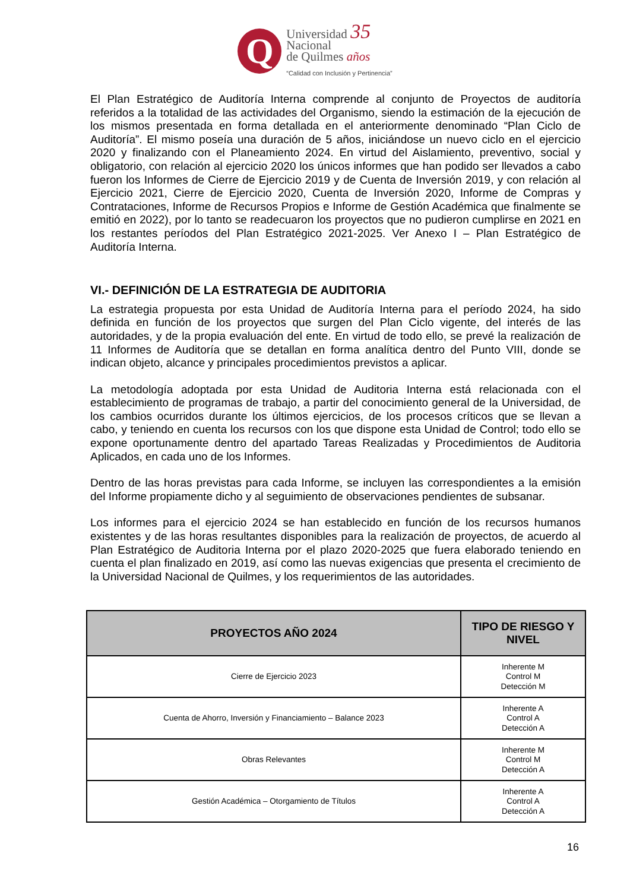Q
Universidad 35
Nacional
de Quilmes años
“Calidad con Inclusión y Pertinencia”
El Plan Estratégico de Auditoría Interna comprende al conjunto de Proyectos de auditoría referidos a la totalidad de las actividades del Organismo, siendo la estimación de la ejecución de los mismos presentada en forma detallada en el anteriormente denominado “Plan Ciclo de Auditoría”. El mismo poseía una duración de 5 años, iniciándose un nuevo ciclo en el ejercicio 2020 y finalizando con el Planeamiento 2024. En virtud del Aislamiento, preventivo, social y obligatorio, con relación al ejercicio 2020 los únicos informes que han podido ser llevados a cabo fueron los Informes de Cierre de Ejercicio 2019 y de Cuenta de Inversión 2019, y con relación al Ejercicio 2021, Cierre de Ejercicio 2020, Cuenta de Inversión 2020, Informe de Compras y Contrataciones, Informe de Recursos Propios e Informe de Gestión Académica que finalmente se emitió en 2022), por lo tanto se readecuaron los proyectos que no pudieron cumplirse en 2021 en los restantes períodos del Plan Estratégico 2021-2025. Ver Anexo I – Plan Estratégico de Auditoría Interna.
VI.- DEFINICIÓN DE LA ESTRATEGIA DE AUDITORIA
La estrategia propuesta por esta Unidad de Auditoría Interna para el período 2024, ha sido definida en función de los proyectos que surgen del Plan Ciclo vigente, del interés de las autoridades, y de la propia evaluación del ente. En virtud de todo ello, se prevé la realización de 11 Informes de Auditoría que se detallan en forma analítica dentro del Punto VIII, donde se indican objeto, alcance y principales procedimientos previstos a aplicar.
La metodología adoptada por esta Unidad de Auditoria Interna está relacionada con el establecimiento de programas de trabajo, a partir del conocimiento general de la Universidad, de los cambios ocurridos durante los últimos ejercicios, de los procesos críticos que se llevan a cabo, y teniendo en cuenta los recursos con los que dispone esta Unidad de Control; todo ello se expone oportunamente dentro del apartado Tareas Realizadas y Procedimientos de Auditoria Aplicados, en cada uno de los Informes.
Dentro de las horas previstas para cada Informe, se incluyen las correspondientes a la emisión del Informe propiamente dicho y al seguimiento de observaciones pendientes de subsanar.
Los informes para el ejercicio 2024 se han establecido en función de los recursos humanos existentes y de las horas resultantes disponibles para la realización de proyectos, de acuerdo al Plan Estratégico de Auditoria Interna por el plazo 2020-2025 que fuera elaborado teniendo en cuenta el plan finalizado en 2019, así como las nuevas exigencias que presenta el crecimiento de la Universidad Nacional de Quilmes, y los requerimientos de las autoridades.
| PROYECTOS AÑO 2024 | TIPO DE RIESGO Y NIVEL |
| --- | --- |
| Cierre de Ejercicio 2023 | Inherente M Control M Detección M |
| Cuenta de Ahorro, Inversión y Financiamiento – Balance 2023 | Inherente A Control A Detección A |
| Obras Relevantes | Inherente M Control M Detección A |
| Gestión Académica – Otorgamiento de Títulos | Inherente A Control A Detección A |
16